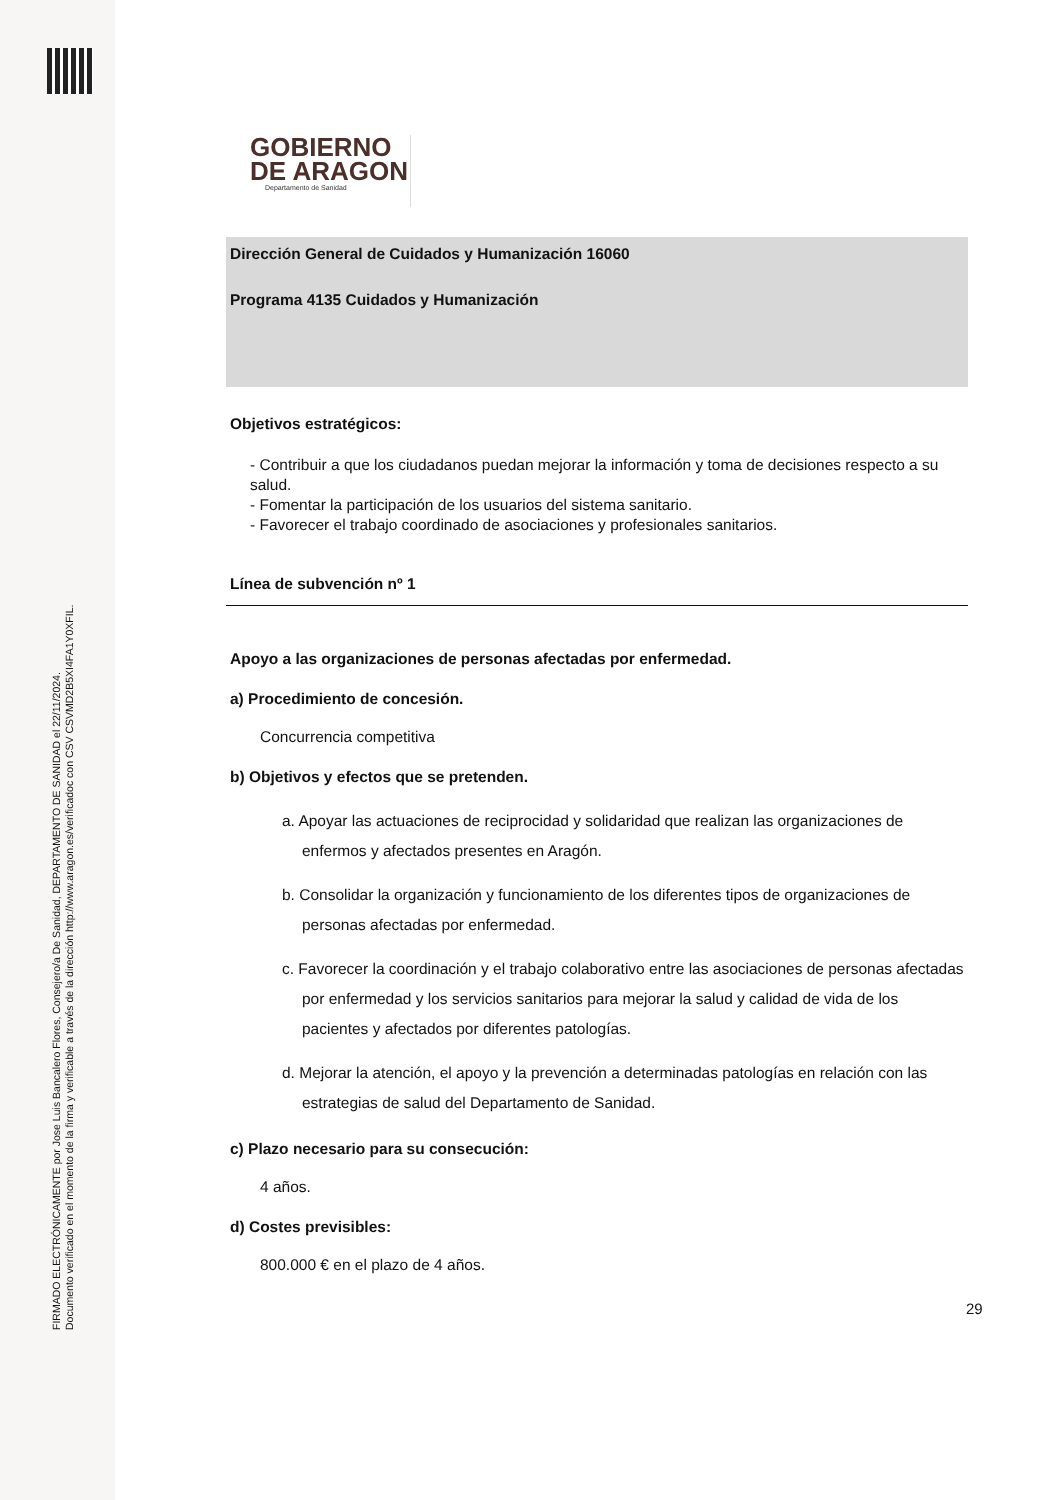FIRMADO ELECTRÓNICAMENTE por Jose Luis Bancalero Flores, Consejero/a De Sanidad, DEPARTAMENTO DE SANIDAD el 22/11/2024.
Documento verificado en el momento de la firma y verificable a través de la dirección http://www.aragon.es/verificadoc con CSV CSVMD2B5XI4FA1Y0XFIL.
GOBIERNO
DE ARAGON
Departamento de Sanidad
Dirección General de Cuidados y Humanización 16060
Programa 4135 Cuidados y Humanización
Objetivos estratégicos:
- Contribuir a que los ciudadanos puedan mejorar la información y toma de decisiones respecto a su salud.
- Fomentar la participación de los usuarios del sistema sanitario.
- Favorecer el trabajo coordinado de asociaciones y profesionales sanitarios.
Línea de subvención nº 1
Apoyo a las organizaciones de personas afectadas por enfermedad.
a) Procedimiento de concesión.
Concurrencia competitiva
b) Objetivos y efectos que se pretenden.
a. Apoyar las actuaciones de reciprocidad y solidaridad que realizan las organizaciones de enfermos y afectados presentes en Aragón.
b. Consolidar la organización y funcionamiento de los diferentes tipos de organizaciones de personas afectadas por enfermedad.
c. Favorecer la coordinación y el trabajo colaborativo entre las asociaciones de personas afectadas por enfermedad y los servicios sanitarios para mejorar la salud y calidad de vida de los pacientes y afectados por diferentes patologías.
d. Mejorar la atención, el apoyo y la prevención a determinadas patologías en relación con las estrategias de salud del Departamento de Sanidad.
c) Plazo necesario para su consecución:
4 años.
d) Costes previsibles:
800.000 € en el plazo de 4 años.
29